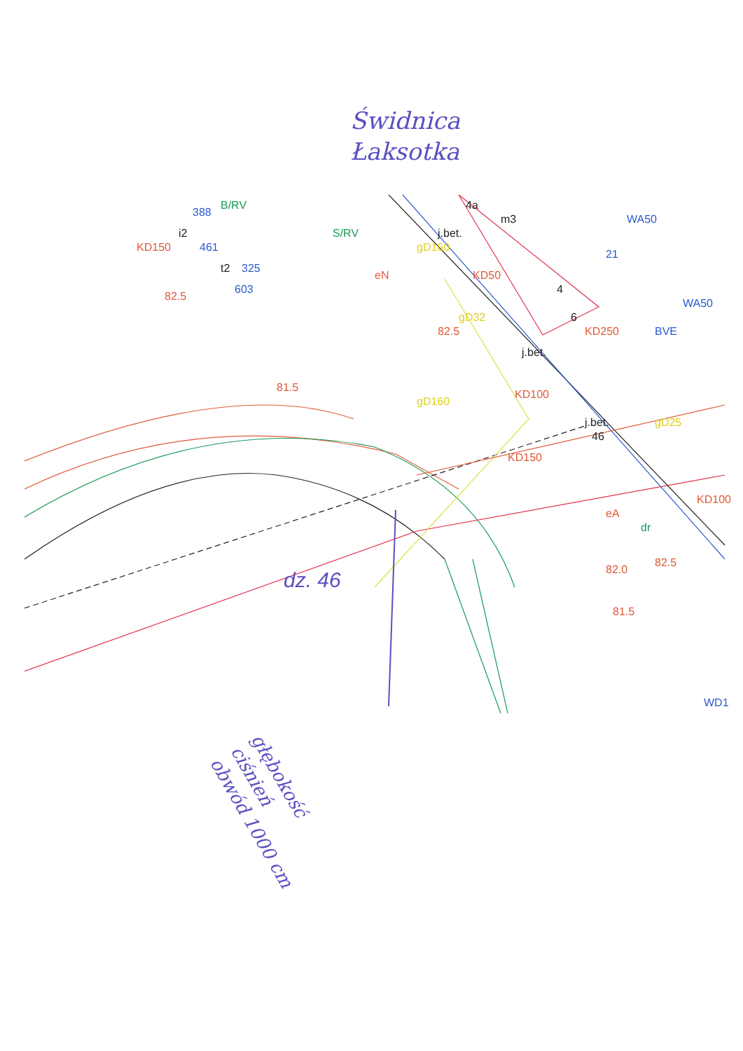Świdnica
Łaksotka
82.5
82.5
81.5
KD150
KD250
82.0
81.5
82.5
KD100
KD100
KD150
KD50
eN
eA
i2
t2
m3
4a
4
6
j.bet.
j.bet.
j.bet.
46
gD160
gD32
gD160
gD25
B/RV
S/RV
dr
WA50
WA50
WD1
BVE
461
603
325
388
21
dz. 46
głębokość
ciśnień
obwód 1000 cm